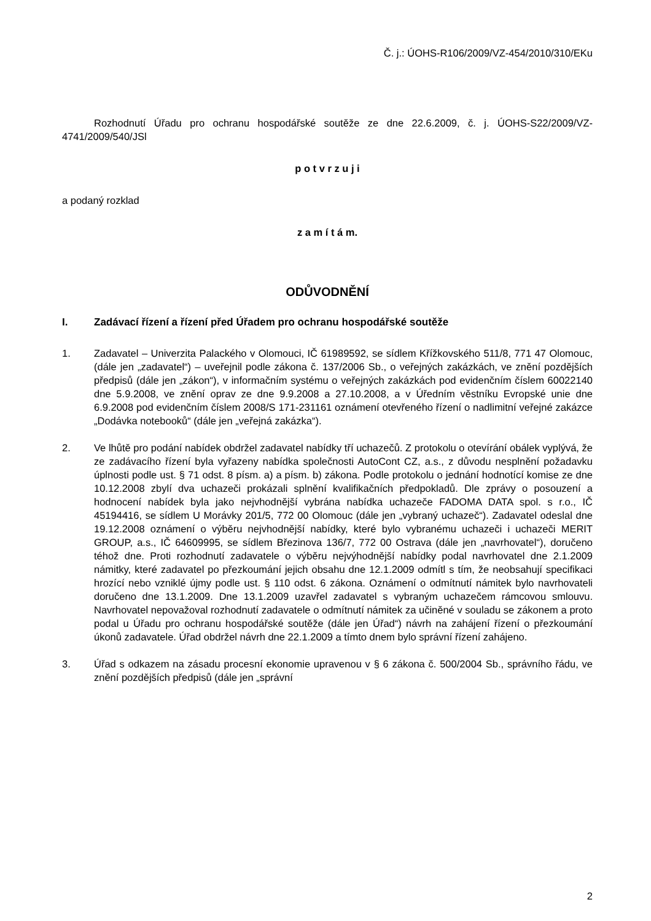Č. j.: ÚOHS-R106/2009/VZ-454/2010/310/EKu
Rozhodnutí Úřadu pro ochranu hospodářské soutěže ze dne 22.6.2009, č. j. ÚOHS-S22/2009/VZ-4741/2009/540/JSl
p o t v r z u j i
a podaný rozklad
z a m í t á m.
ODŮVODNĚNÍ
I. Zadávací řízení a řízení před Úřadem pro ochranu hospodářské soutěže
1. Zadavatel – Univerzita Palackého v Olomouci, IČ 61989592, se sídlem Křížkovského 511/8, 771 47 Olomouc, (dále jen „zadavatel“) – uveřejnil podle zákona č. 137/2006 Sb., o veřejných zakázkách, ve znění pozdějších předpisů (dále jen „zákon“), v informačním systému o veřejných zakázkách pod evidenčním číslem 60022140 dne 5.9.2008, ve znění oprav ze dne 9.9.2008 a 27.10.2008, a v Úředním věstníku Evropské unie dne 6.9.2008 pod evidenčním číslem 2008/S 171-231161 oznámení otevřeného řízení o nadlimitní veřejné zakázce „Dodávka notebooků“ (dále jen „veřejná zakázka“).
2. Ve lhůtě pro podání nabídek obdržel zadavatel nabídky tří uchazečů. Z protokolu o otevírání obálek vyplývá, že ze zadávacího řízení byla vyřazeny nabídka společnosti AutoCont CZ, a.s., z důvodu nesplnění požadavku úplnosti podle ust. § 71 odst. 8 písm. a) a písm. b) zákona. Podle protokolu o jednání hodnotící komise ze dne 10.12.2008 zbylí dva uchazeči prokázali splnění kvalifikačních předpokladů. Dle zprávy o posouzení a hodnocení nabídek byla jako nejvhodnější vybrána nabídka uchazeče FADOMA DATA spol. s r.o., IČ 45194416, se sídlem U Morávky 201/5, 772 00 Olomouc (dále jen „vybraný uchazeč“). Zadavatel odeslal dne 19.12.2008 oznámení o výběru nejvhodnější nabídky, které bylo vybranému uchazeči i uchazeči MERIT GROUP, a.s., IČ 64609995, se sídlem Březinova 136/7, 772 00 Ostrava (dále jen „navrhovatel“), doručeno téhož dne. Proti rozhodnutí zadavatele o výběru nejvýhodnější nabídky podal navrhovatel dne 2.1.2009 námitky, které zadavatel po přezkoumání jejich obsahu dne 12.1.2009 odmítl s tím, že neobsahují specifikaci hrozící nebo vzniklé újmy podle ust. § 110 odst. 6 zákona. Oznámení o odmítnutí námitek bylo navrhovateli doručeno dne 13.1.2009. Dne 13.1.2009 uzavřel zadavatel s vybraným uchazečem rámcovou smlouvu. Navrhovatel nepovažoval rozhodnutí zadavatele o odmítnutí námitek za učiněné v souladu se zákonem a proto podal u Úřadu pro ochranu hospodářské soutěže (dále jen Úřad“) návrh na zahájení řízení o přezkoumání úkonů zadavatele. Úřad obdržel návrh dne 22.1.2009 a tímto dnem bylo správní řízení zahájeno.
3. Úřad s odkazem na zásadu procesní ekonomie upravenou v § 6 zákona č. 500/2004 Sb., správního řádu, ve znění pozdějších předpisů (dále jen „správní
2